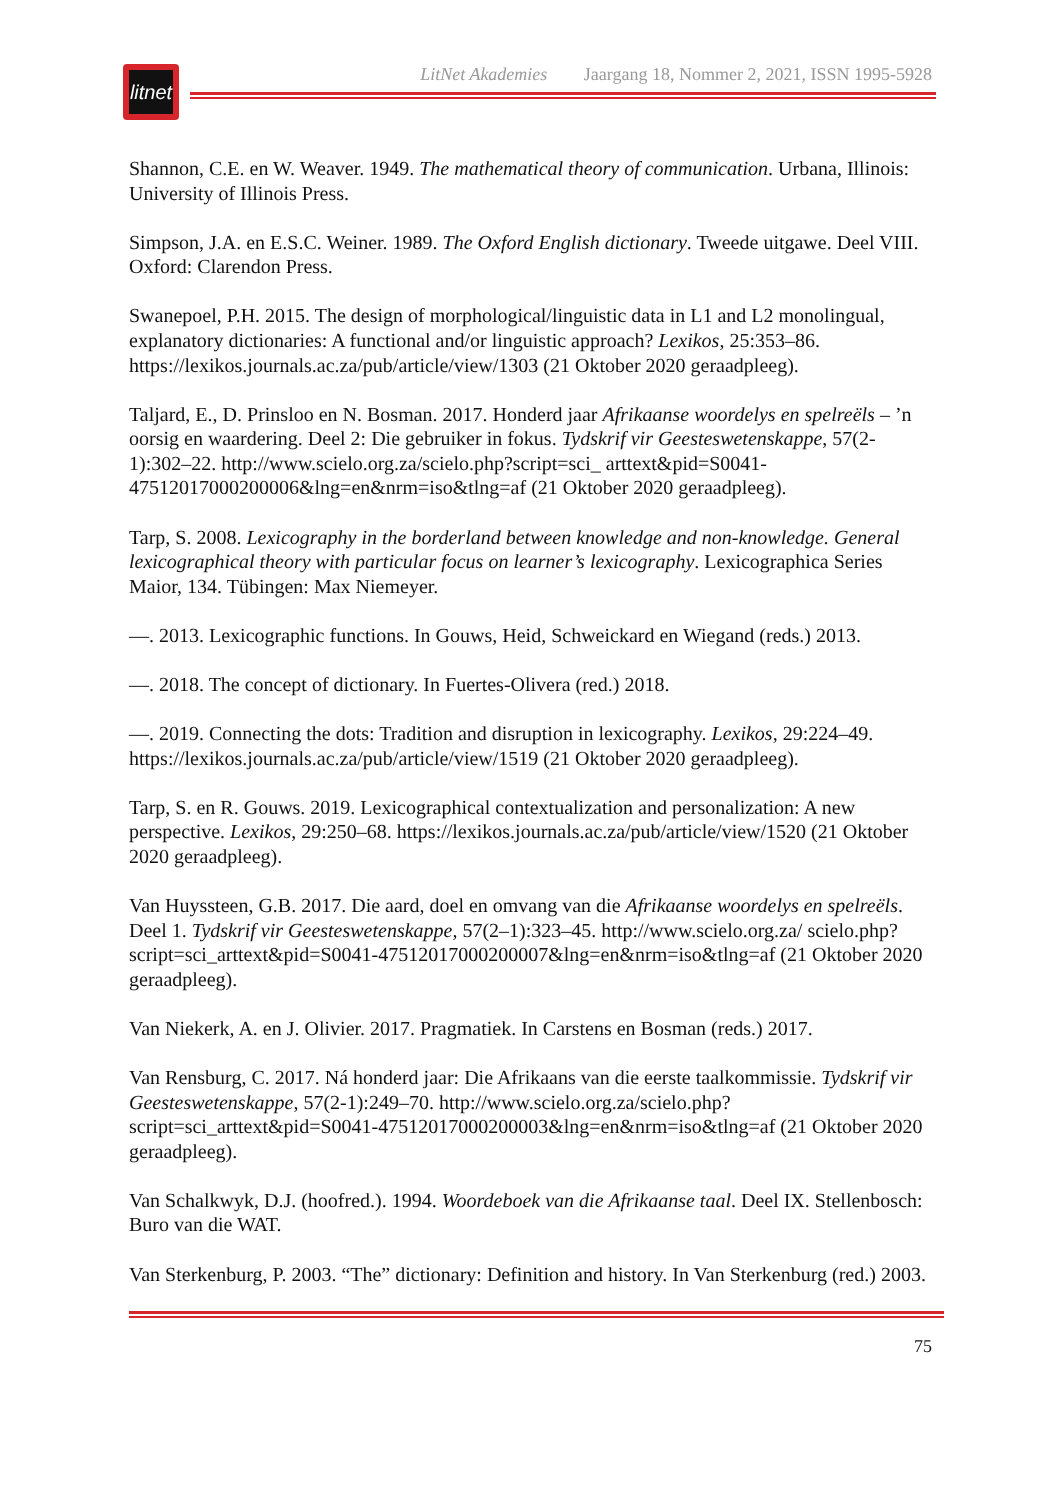litnet
LitNet Akademies Jaargang 18, Nommer 2, 2021, ISSN 1995-5928
Shannon, C.E. en W. Weaver. 1949. The mathematical theory of communication. Urbana, Illinois: University of Illinois Press.
Simpson, J.A. en E.S.C. Weiner. 1989. The Oxford English dictionary. Tweede uitgawe. Deel VIII. Oxford: Clarendon Press.
Swanepoel, P.H. 2015. The design of morphological/linguistic data in L1 and L2 monolingual, explanatory dictionaries: A functional and/or linguistic approach? Lexikos, 25:353–86. https://lexikos.journals.ac.za/pub/article/view/1303 (21 Oktober 2020 geraadpleeg).
Taljard, E., D. Prinsloo en N. Bosman. 2017. Honderd jaar Afrikaanse woordelys en spelreëls – ’n oorsig en waardering. Deel 2: Die gebruiker in fokus. Tydskrif vir Geesteswetenskappe, 57(2-1):302–22. http://www.scielo.org.za/scielo.php?script=sci_ arttext&pid=S0041-47512017000200006&lng=en&nrm=iso&tlng=af (21 Oktober 2020 geraadpleeg).
Tarp, S. 2008. Lexicography in the borderland between knowledge and non-knowledge. General lexicographical theory with particular focus on learner’s lexicography. Lexicographica Series Maior, 134. Tübingen: Max Niemeyer.
—. 2013. Lexicographic functions. In Gouws, Heid, Schweickard en Wiegand (reds.) 2013.
—. 2018. The concept of dictionary. In Fuertes-Olivera (red.) 2018.
—. 2019. Connecting the dots: Tradition and disruption in lexicography. Lexikos, 29:224–49. https://lexikos.journals.ac.za/pub/article/view/1519 (21 Oktober 2020 geraadpleeg).
Tarp, S. en R. Gouws. 2019. Lexicographical contextualization and personalization: A new perspective. Lexikos, 29:250–68. https://lexikos.journals.ac.za/pub/article/view/1520 (21 Oktober 2020 geraadpleeg).
Van Huyssteen, G.B. 2017. Die aard, doel en omvang van die Afrikaanse woordelys en spelreëls. Deel 1. Tydskrif vir Geesteswetenskappe, 57(2–1):323–45. http://www.scielo.org.za/ scielo.php?script=sci_arttext&pid=S0041-47512017000200007&lng=en&nrm=iso&tlng=af (21 Oktober 2020 geraadpleeg).
Van Niekerk, A. en J. Olivier. 2017. Pragmatiek. In Carstens en Bosman (reds.) 2017.
Van Rensburg, C. 2017. Ná honderd jaar: Die Afrikaans van die eerste taalkommissie. Tydskrif vir Geesteswetenskappe, 57(2-1):249–70. http://www.scielo.org.za/scielo.php? script=sci_arttext&pid=S0041-47512017000200003&lng=en&nrm=iso&tlng=af (21 Oktober 2020 geraadpleeg).
Van Schalkwyk, D.J. (hoofred.). 1994. Woordeboek van die Afrikaanse taal. Deel IX. Stellenbosch: Buro van die WAT.
Van Sterkenburg, P. 2003. “The” dictionary: Definition and history. In Van Sterkenburg (red.) 2003.
75